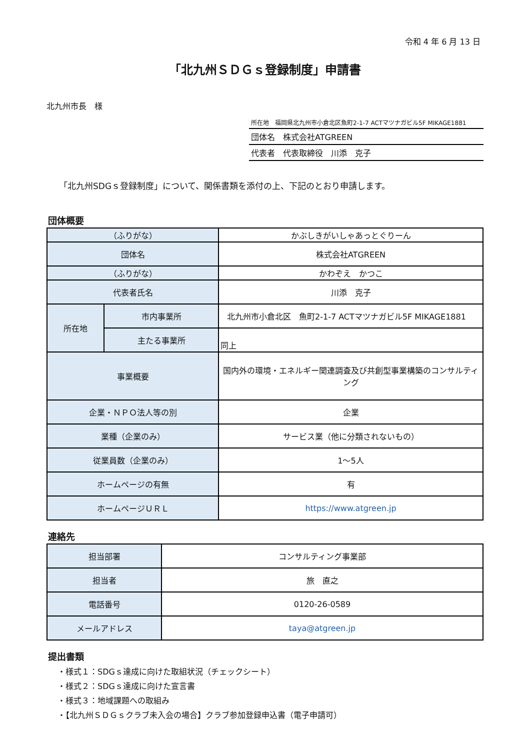令和 4 年 6 月 13 日
「北九州ＳＤＧｓ登録制度」申請書
北九州市長　様
所在地　福岡県北九州市小倉北区魚町2-1-7 ACTマツナガビル5F MIKAGE1881
団体名　株式会社ATGREEN
代表者　代表取締役　川添　克子
「北九州SDGｓ登録制度」について、関係書類を添付の上、下記のとおり申請します。
団体概要
| （ふりがな） | | かぶしきがいしゃあっとぐりーん |
| 団体名 | | 株式会社ATGREEN |
| （ふりがな） | | かわぞえ かつこ |
| 代表者氏名 | | 川添 克子 |
| 所在地 | 市内事業所 | 北九州市小倉北区 魚町2-1-7 ACTマツナガビル5F MIKAGE1881 |
| | 主たる事業所 | 同上 |
| 事業概要 | | 国内外の環境・エネルギー関連調査及び共創型事業構築のコンサルティング |
| 企業・ＮＰＯ法人等の別 | | 企業 |
| 業種（企業のみ） | | サービス業（他に分類されないもの） |
| 従業員数（企業のみ） | | 1～5人 |
| ホームページの有無 | | 有 |
| ホームページＵＲＬ | | https://www.atgreen.jp |
連絡先
| 担当部署 | コンサルティング事業部 |
| 担当者 | 旅 直之 |
| 電話番号 | 0120-26-0589 |
| メールアドレス | taya@atgreen.jp |
提出書類
・様式１：SDGｓ達成に向けた取組状況（チェックシート）
・様式２：SDGｓ達成に向けた宣言書
・様式３：地域課題への取組み
・【北九州ＳＤＧｓクラブ未入会の場合】クラブ参加登録申込書（電子申請可）